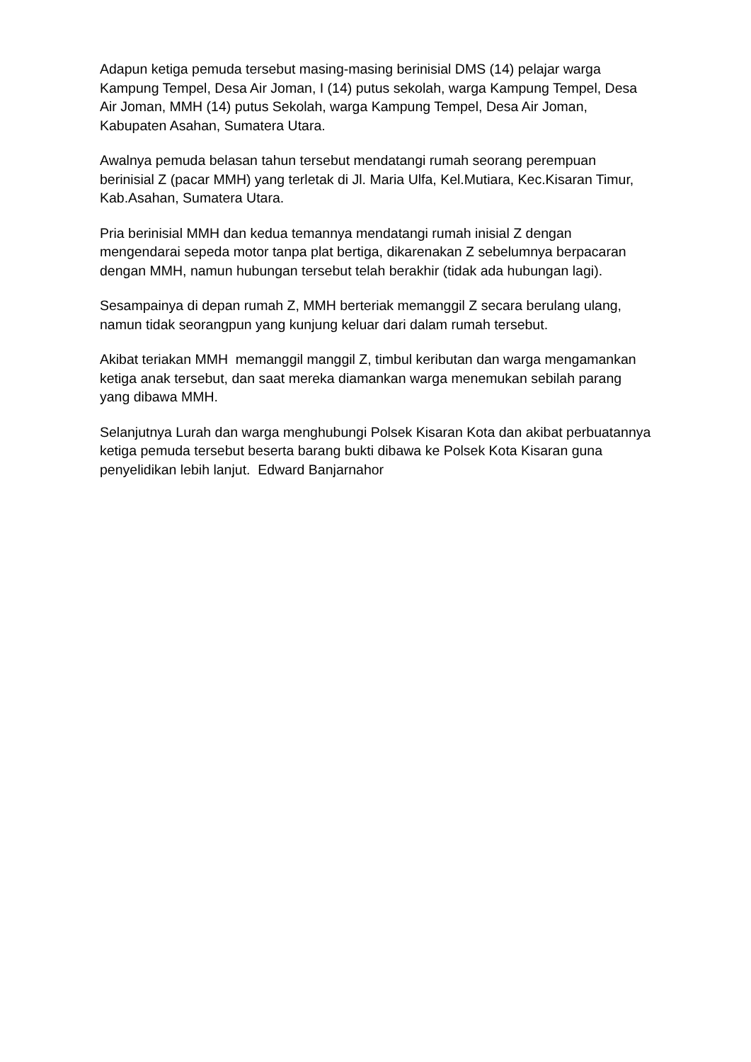Adapun ketiga pemuda tersebut masing-masing berinisial DMS (14) pelajar warga Kampung Tempel, Desa Air Joman, I (14) putus sekolah, warga Kampung Tempel, Desa Air Joman, MMH (14) putus Sekolah, warga Kampung Tempel, Desa Air Joman, Kabupaten Asahan, Sumatera Utara.
Awalnya pemuda belasan tahun tersebut mendatangi rumah seorang perempuan berinisial Z (pacar MMH) yang terletak di Jl. Maria Ulfa, Kel.Mutiara, Kec.Kisaran Timur, Kab.Asahan, Sumatera Utara.
Pria berinisial MMH dan kedua temannya mendatangi rumah inisial Z dengan mengendarai sepeda motor tanpa plat bertiga, dikarenakan Z sebelumnya berpacaran dengan MMH, namun hubungan tersebut telah berakhir (tidak ada hubungan lagi).
Sesampainya di depan rumah Z, MMH berteriak memanggil Z secara berulang ulang, namun tidak seorangpun yang kunjung keluar dari dalam rumah tersebut.
Akibat teriakan MMH memanggil manggil Z, timbul keributan dan warga mengamankan ketiga anak tersebut, dan saat mereka diamankan warga menemukan sebilah parang yang dibawa MMH.
Selanjutnya Lurah dan warga menghubungi Polsek Kisaran Kota dan akibat perbuatannya ketiga pemuda tersebut beserta barang bukti dibawa ke Polsek Kota Kisaran guna penyelidikan lebih lanjut. Edward Banjarnahor